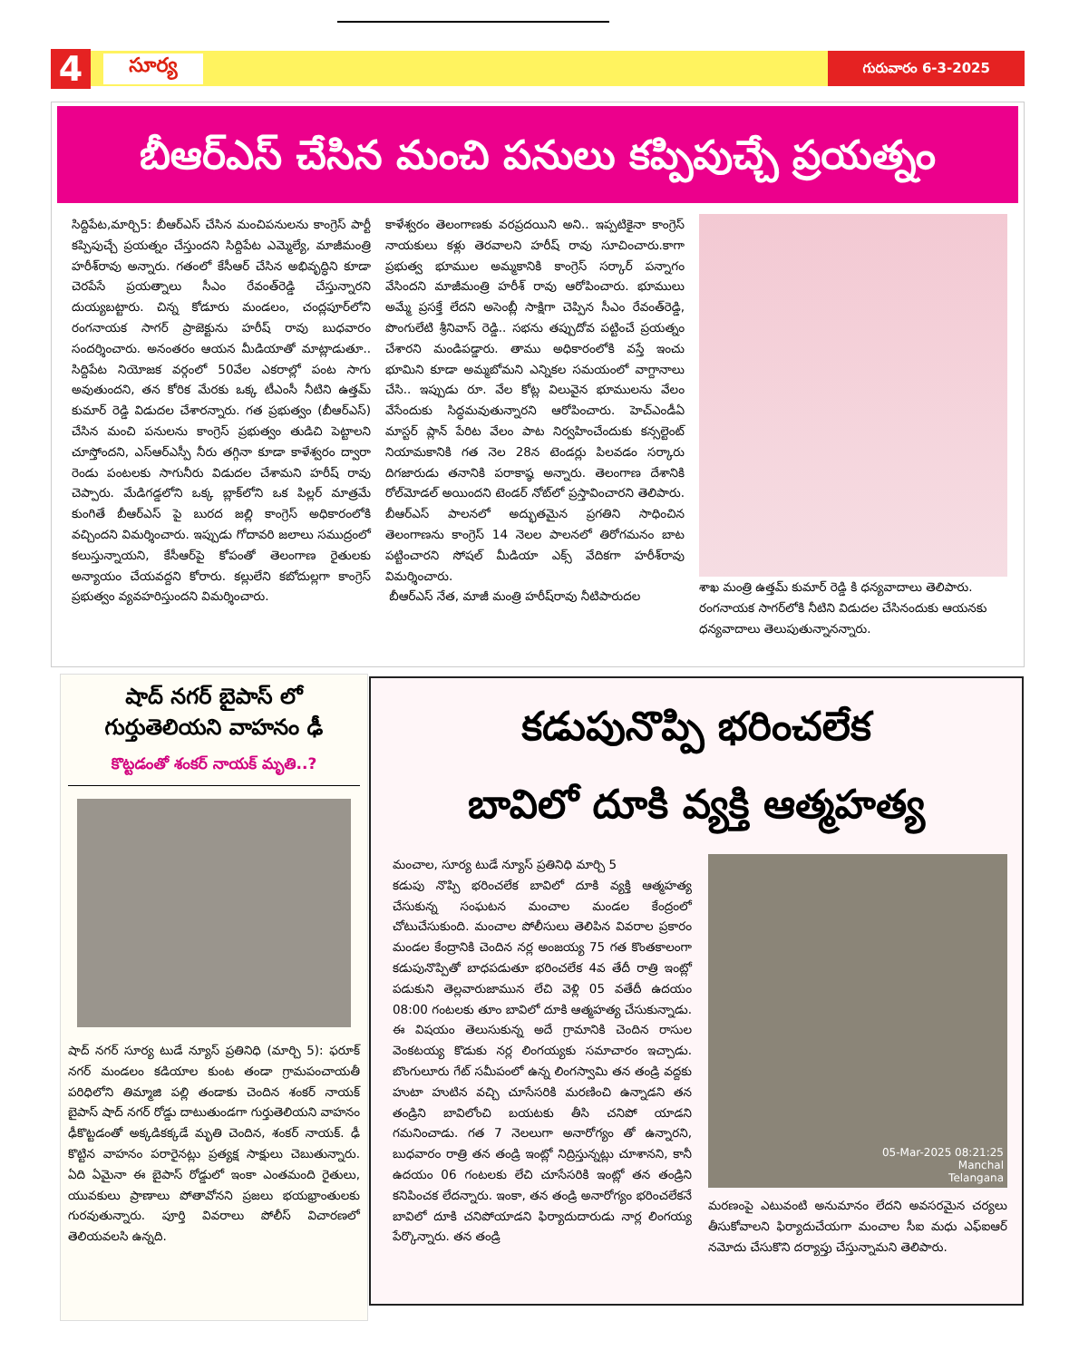4
సూర్య
గురువారం 6-3-2025
బీఆర్ఎస్ చేసిన మంచి పనులు కప్పిపుచ్చే ప్రయత్నం
సిద్దిపేట,మార్చి5: బీఆర్ఎస్ చేసిన మంచిపనులను కాంగ్రెస్ పార్టీ కప్పిపుచ్చే ప్రయత్నం చేస్తుందని సిద్దిపేట ఎమ్మెల్యే, మాజీమంత్రి హరీశ్‌రావు అన్నారు. గతంలో కేసీఆర్ చేసిన అభివృద్ధిని కూడా చెరపేసే ప్రయత్నాలు సీఎం రేవంత్‌రెడ్డి చేస్తున్నారని దుయ్యబట్టారు. చిన్న కోడూరు మండలం, చంద్లపూర్‌లోని రంగనాయక సాగర్ ప్రాజెక్టును హరీష్ రావు బుధవారం సందర్శించారు. అనంతరం ఆయన మీడియాతో మాట్లాడుతూ.. సిద్దిపేట నియోజక వర్గంలో 50వేల ఎకరాల్లో పంట సాగు అవుతుందని, తన కోరిక మేరకు ఒక్క టీఎంసీ నీటిని ఉత్తమ్ కుమార్ రెడ్డి విడుదల చేశారన్నారు. గత ప్రభుత్వం (బీఆర్ఎస్) చేసిన మంచి పనులను కాంగ్రెస్ ప్రభుత్వం తుడిచి పెట్టాలని చూస్తోందని, ఎస్ఆర్ఎస్పీ నీరు తగ్గినా కూడా కాళేశ్వరం ద్వారా రెండు పంటలకు సాగునీరు విడుదల చేశామని హరీష్ రావు చెప్పారు. మేడిగడ్డలోని ఒక్క బ్లాక్‌లోని ఒక పిల్లర్ మాత్రమే కుంగితే బీఆర్ఎస్ పై బురద జల్లి కాంగ్రెస్ అధికారంలోకి వచ్చిందని విమర్శించారు. ఇప్పుడు గోదావరి జలాలు సముద్రంలో కలుస్తున్నాయని, కేసీఆర్‌పై కోపంతో తెలంగాణ రైతులకు అన్యాయం చేయవద్దని కోరారు. కల్లులేని కబోదుల్లగా కాంగ్రెస్ ప్రభుత్వం వ్యవహరిస్తుందని విమర్శించారు.
కాళేశ్వరం తెలంగాణకు వరప్రదయిని అని.. ఇప్పటికైనా కాంగ్రెస్ నాయకులు కళ్లు తెరవాలని హరీష్ రావు సూచించారు.కాగా ప్రభుత్వ భూముల అమ్మకానికి కాంగ్రెస్ సర్కార్ పన్నాగం వేసిందని మాజీమంత్రి హరీశ్ రావు ఆరోపించారు. భూములు అమ్మే ప్రసక్తే లేదని అసెంబ్లీ సాక్షిగా చెప్పిన సీఎం రేవంత్‌రెడ్డి, పొంగులేటి శ్రీనివాస్ రెడ్డి.. సభను తప్పుదోవ పట్టించే ప్రయత్నం చేశారని మండిపడ్డారు. తాము అధికారంలోకి వస్తే ఇంచు భూమిని కూడా అమ్మబోమని ఎన్నికల సమయంలో వాగ్దానాలు చేసి.. ఇప్పుడు రూ. వేల కోట్ల విలువైన భూములను వేలం వేసేందుకు సిద్ధమవుతున్నారని ఆరోపించారు. హెచ్ఎండీఏ మాస్టర్ ప్లాన్ పేరిట వేలం పాట నిర్వహించేందుకు కన్సల్టెంట్ నియామకానికి గత నెల 28న టెండర్లు పిలవడం సర్కారు దిగజారుడు తనానికి పరాకాష్ఠ అన్నారు. తెలంగాణ దేశానికి రోల్‌మోడల్ అయిందని టెండర్ నోట్‌లో ప్రస్తావించారని తెలిపారు. బీఆర్ఎస్ పాలనలో అద్భుతమైన ప్రగతిని సాధించిన తెలంగాణను కాంగ్రెస్ 14 నెలల పాలనలో తిరోగమనం బాట పట్టించారని సోషల్ మీడియా ఎక్స్ వేదికగా హరీశ్‌రావు విమర్శించారు.
బీఆర్ఎస్ నేత, మాజీ మంత్రి హరీష్‌రావు నీటిపారుదల
శాఖ మంత్రి ఉత్తమ్ కుమార్ రెడ్డి కి ధన్యవాదాలు తెలిపారు. రంగనాయక సాగర్‌లోకి నీటిని విడుదల చేసినందుకు ఆయనకు ధన్యవాదాలు తెలుపుతున్నానన్నారు.
షాద్ నగర్ బైపాస్ లో
గుర్తుతెలియని వాహనం ఢీ
కొట్టడంతో శంకర్ నాయక్ మృతి..?
షాద్ నగర్ సూర్య టుడే న్యూస్ ప్రతినిధి (మార్చి 5): ఫరూక్ నగర్ మండలం కడియాల కుంట తండా గ్రామపంచాయతీ పరిధిలోని తిమ్మాజి పల్లి తండాకు చెందిన శంకర్ నాయక్ బైపాస్ షాద్ నగర్ రోడ్డు దాటుతుండగా గుర్తుతెలియని వాహనం ఢీకొట్టడంతో అక్కడికక్కడే మృతి చెందిన, శంకర్ నాయక్. ఢీ కొట్టిన వాహనం పరారైనట్లు ప్రత్యక్ష సాక్షులు చెబుతున్నారు. ఏది ఏమైనా ఈ బైపాస్ రోడ్డులో ఇంకా ఎంతమంది రైతులు, యువకులు ప్రాణాలు పోతావోనని ప్రజలు భయభ్రాంతులకు గురవుతున్నారు. పూర్తి వివరాలు పోలీస్ విచారణలో తెలియవలసి ఉన్నది.
కడుపునొప్పి భరించలేక
బావిలో దూకి వ్యక్తి ఆత్మహత్య
మంచాల, సూర్య టుడే న్యూస్ ప్రతినిధి మార్చి 5
కడుపు నొప్పి భరించలేక బావిలో దూకి వ్యక్తి ఆత్మహత్య చేసుకున్న సంఘటన మంచాల మండల కేంద్రంలో చోటుచేసుకుంది. మంచాల పోలీసులు తెలిపిన వివరాల ప్రకారం మండల కేంద్రానికి చెందిన నర్ల అంజయ్య 75 గత కొంతకాలంగా కడుపునొప్పితో బాధపడుతూ భరించలేక 4వ తేదీ రాత్రి ఇంట్లో పడుకుని తెల్లవారుజామున లేచి వెళ్లి 05 వతేదీ ఉదయం 08:00 గంటలకు తూం బావిలో దూకి ఆత్మహత్య చేసుకున్నాడు. ఈ విషయం తెలుసుకున్న అదే గ్రామానికి చెందిన రాసుల వెంకటయ్య కొడుకు నర్ల లింగయ్యకు సమాచారం ఇచ్చాడు. బొంగులూరు గేట్ సమీపంలో ఉన్న లింగస్వామి తన తండ్రి వద్దకు హుటా హుటిన వచ్చి చూసేసరికి మరణించి ఉన్నాడని తన తండ్రిని బావిలోంచి బయటకు తీసి చనిపో యాడని గమనించాడు. గత 7 నెలలుగా అనారోగ్యం తో ఉన్నారని, బుధవారం రాత్రి తన తండ్రి ఇంట్లో నిద్రిస్తున్నట్లు చూశానని, కానీ ఉదయం 06 గంటలకు లేచి చూసేసరికి ఇంట్లో తన తండ్రిని కనిపించక లేదన్నారు. ఇంకా, తన తండ్రి అనారోగ్యం భరించలేకనే బావిలో దూకి చనిపోయాడని ఫిర్యాదుదారుడు నార్ల లింగయ్య పేర్కొన్నారు. తన తండ్రి
05-Mar-2025 08:21:25
Manchal
Telangana
మరణంపై ఎటువంటి అనుమానం లేదని అవసరమైన చర్యలు తీసుకోవాలని ఫిర్యాదుచేయగా మంచాల సీఐ మధు ఎఫ్ఐఆర్ నమోదు చేసుకొని దర్యాప్తు చేస్తున్నామని తెలిపారు.